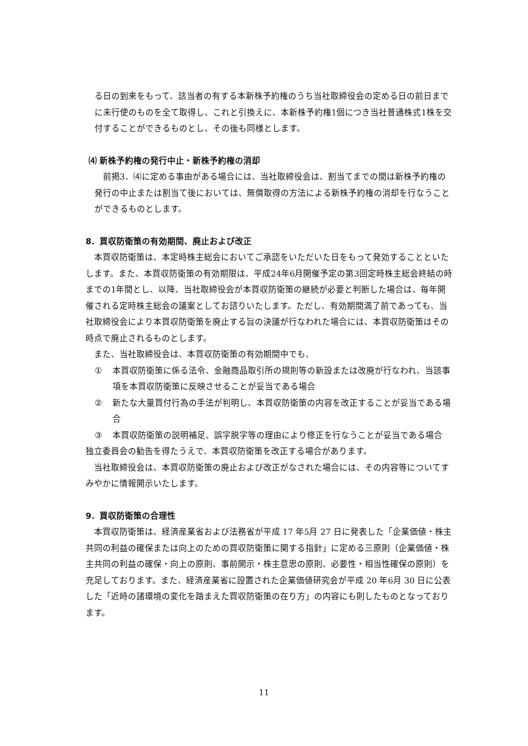る日の到来をもって、該当者の有する本新株予約権のうち当社取締役会の定める日の前日までに未行使のものを全て取得し、これと引換えに、本新株予約権1個につき当社普通株式1株を交付することができるものとし、その後も同様とします。
⑷ 新株予約権の発行中止・新株予約権の消却
前掲3．⑷に定める事由がある場合には、当社取締役会は、割当てまでの間は新株予約権の発行の中止または割当て後においては、無償取得の方法による新株予約権の消却を行なうことができるものとします。
8．買収防衛策の有効期間、廃止および改正
本買収防衛策は、本定時株主総会においてご承認をいただいた日をもって発効することといたします。また、本買収防衛策の有効期限は、平成24年6月開催予定の第3回定時株主総会終結の時までの1年間とし、以降、当社取締役会が本買収防衛策の継続が必要と判断した場合は、毎年開催される定時株主総会の議案としてお諮りいたします。ただし、有効期間満了前であっても、当社取締役会により本買収防衛策を廃止する旨の決議が行なわれた場合には、本買収防衛策はその時点で廃止されるものとします。
また、当社取締役会は、本買収防衛策の有効期間中でも、
① 本買収防衛策に係る法令、金融商品取引所の規則等の新設または改廃が行なわれ、当該事項を本買収防衛策に反映させることが妥当である場合
② 新たな大量買付行為の手法が判明し、本買収防衛策の内容を改正することが妥当である場合
③ 本買収防衛策の説明補足、誤字脱字等の理由により修正を行なうことが妥当である場合
独立委員会の勧告を得たうえで、本買収防衛策を改正する場合があります。
当社取締役会は、本買収防衛策の廃止および改正がなされた場合には、その内容等についてすみやかに情報開示いたします。
9．買収防衛策の合理性
本買収防衛策は、経済産業省および法務省が平成 17 年5月 27 日に発表した「企業価値・株主共同の利益の確保または向上のための買収防衛策に関する指針」に定める三原則（企業価値・株主共同の利益の確保・向上の原則、事前開示・株主意思の原則、必要性・相当性確保の原則）を充足しております。また、経済産業省に設置された企業価値研究会が平成 20 年6月 30 日に公表した「近時の諸環境の変化を踏まえた買収防衛策の在り方」の内容にも則したものとなっております。
11